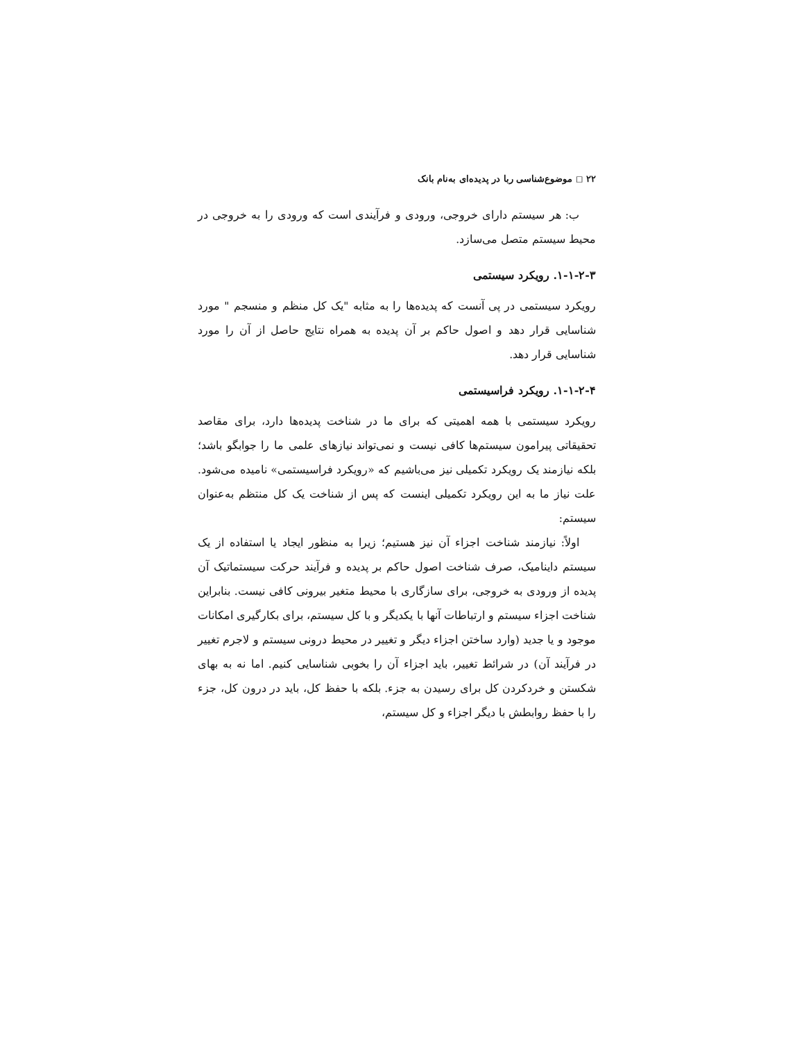۲۲ ◻ موضوع‌شناسی ربا در پدیده‌ای به‌نام بانک
ب: هر سیستم دارای خروجی، ورودی و فرآیندی است که ورودی را به خروجی در محیط سیستم متصل می‌سازد.
۱-۱-۲-۳. رویکرد سیستمی
رویکرد سیستمی در پی آنست که پدیده‌ها را به مثابه "یک کل منظم و منسجم " مورد شناسایی قرار دهد و اصول حاکم بر آن پدیده به همراه نتایج حاصل از آن را مورد شناسایی قرار دهد.
۱-۱-۲-۴. رویکرد فراسیستمی
رویکرد سیستمی با همه اهمیتی که برای ما در شناخت پدیده‌ها دارد، برای مقاصد تحقیقاتی پیرامون سیستم‌ها کافی نیست و نمی‌تواند نیازهای علمی ما را جوابگو باشد؛ بلکه نیازمند یک رویکرد تکمیلی نیز می‌باشیم که «رویکرد فراسیستمی» نامیده می‌شود. علت نیاز ما به این رویکرد تکمیلی اینست که پس از شناخت یک کل منتظم به‌عنوان سیستم:
اولاً: نیازمند شناخت اجزاء آن نیز هستیم؛ زیرا به منظور ایجاد یا استفاده از یک سیستم دایناميک، صرف شناخت اصول حاکم بر پدیده و فرآیند حرکت سیستماتیک آن پدیده از ورودی به خروجی، برای سازگاری با محیط متغیر بیرونی کافی نیست. بنابراین شناخت اجزاء سیستم و ارتباطات آنها با یکدیگر و با کل سیستم، برای بکارگیری امکانات موجود و یا جدید (وارد ساختن اجزاء دیگر و تغییر در محیط درونی سیستم و لاجرم تغییر در فرآیند آن) در شرائط تغییر، باید اجزاء آن را بخوبی شناسایی کنیم. اما نه به بهای شکستن و خردکردن کل برای رسیدن به جزء. بلکه با حفظ کل، باید در درون کل، جزء را با حفظ روابطش با دیگر اجزاء و کل سیستم،